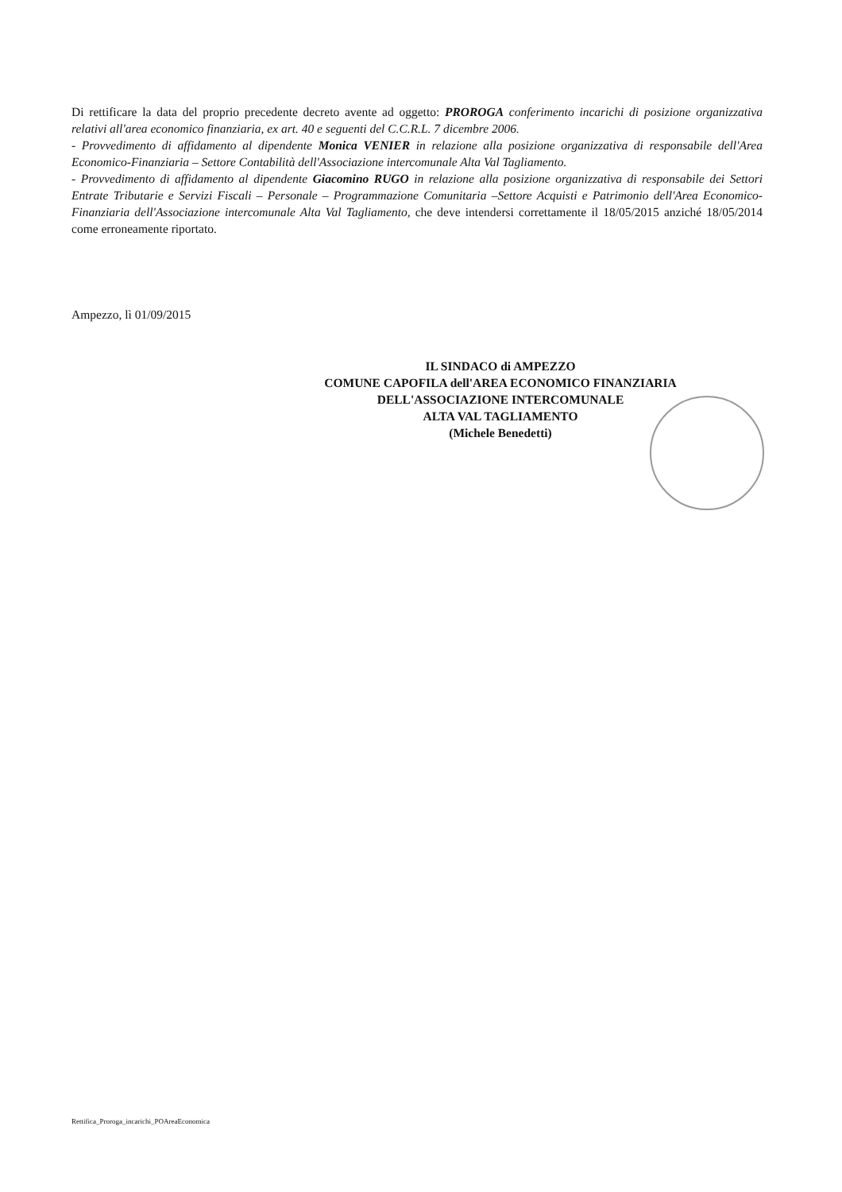Di rettificare la data del proprio precedente decreto avente ad oggetto: PROROGA conferimento incarichi di posizione organizzativa relativi all'area economico finanziaria, ex art. 40 e seguenti del C.C.R.L. 7 dicembre 2006.
- Provvedimento di affidamento al dipendente Monica VENIER in relazione alla posizione organizzativa di responsabile dell'Area Economico-Finanziaria – Settore Contabilità dell'Associazione intercomunale Alta Val Tagliamento.
- Provvedimento di affidamento al dipendente Giacomino RUGO in relazione alla posizione organizzativa di responsabile dei Settori Entrate Tributarie e Servizi Fiscali – Personale – Programmazione Comunitaria –Settore Acquisti e Patrimonio dell'Area Economico-Finanziaria dell'Associazione intercomunale Alta Val Tagliamento, che deve intendersi correttamente il 18/05/2015 anziché 18/05/2014 come erroneamente riportato.
Ampezzo, lì 01/09/2015
IL SINDACO di AMPEZZO
COMUNE CAPOFILA dell'AREA ECONOMICO FINANZIARIA
DELL'ASSOCIAZIONE INTERCOMUNALE
ALTA VAL TAGLIAMENTO
(Michele Benedetti)
Rettifica_Proroga_incarichi_POAreaEconomica